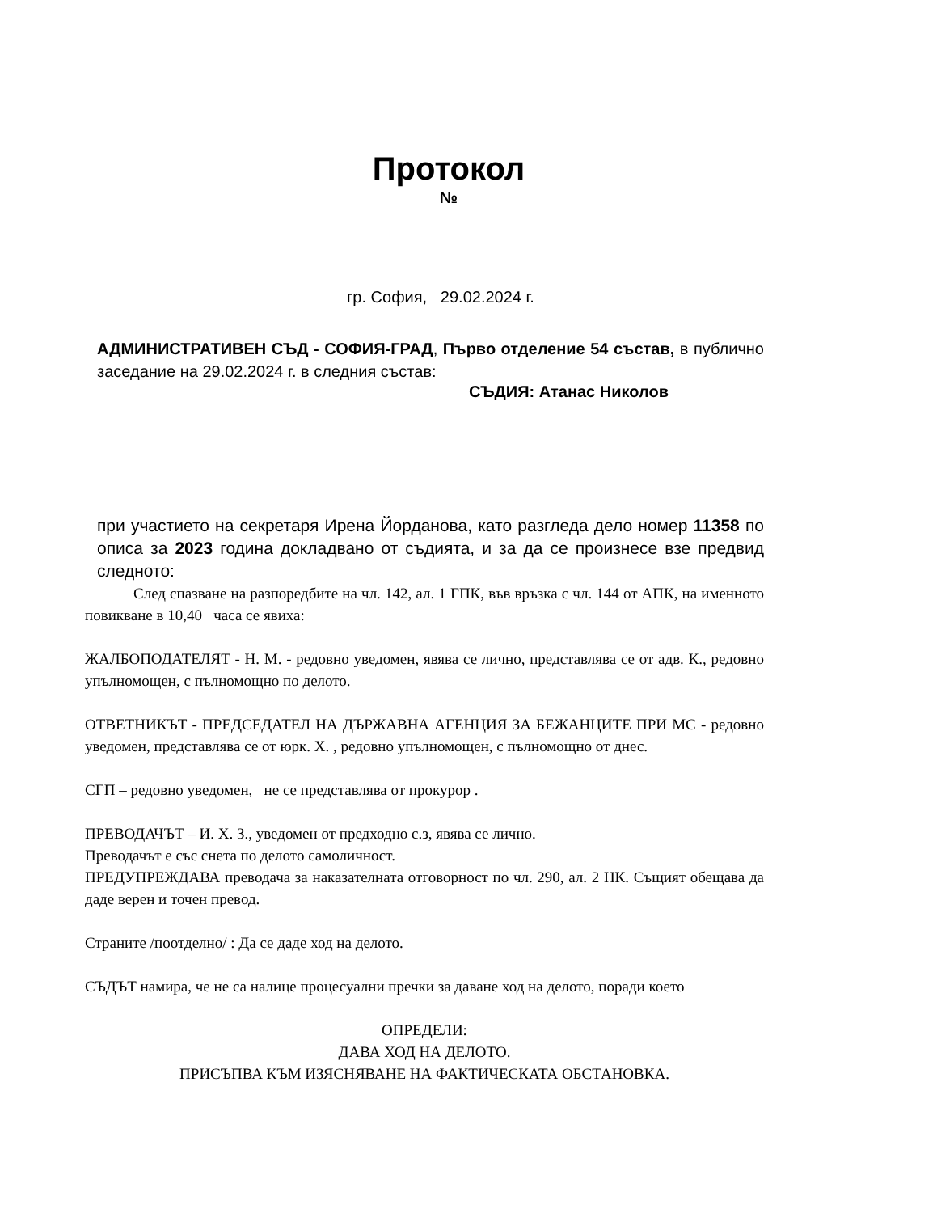Протокол
№
гр. София, 29.02.2024 г.
АДМИНИСТРАТИВЕН СЪД - СОФИЯ-ГРАД, Първо отделение 54 състав, в публично заседание на 29.02.2024 г. в следния състав:
СЪДИЯ: Атанас Николов
при участието на секретаря Ирена Йорданова, като разгледа дело номер 11358 по описа за 2023 година докладвано от съдията, и за да се произнесе взе предвид следното:
След спазване на разпоредбите на чл. 142, ал. 1 ГПК, във връзка с чл. 144 от АПК, на именното повикване в 10,40 часа се явиха:
ЖАЛБОПОДАТЕЛЯТ - Н. М. - редовно уведомен, явява се лично, представлява се от адв. К., редовно упълномощен, с пълномощно по делото.
ОТВЕТНИКЪТ - ПРЕДСЕДАТЕЛ НА ДЪРЖАВНА АГЕНЦИЯ ЗА БЕЖАНЦИТЕ ПРИ МС - редовно уведомен, представлява се от юрк. Х. , редовно упълномощен, с пълномощно от днес.
СГП – редовно уведомен, не се представлява от прокурор .
ПРЕВОДАЧЪТ – И. Х. З., уведомен от предходно с.з, явява се лично.
Преводачът е със снета по делото самоличност.
ПРЕДУПРЕЖДАВА преводача за наказателната отговорност по чл. 290, ал. 2 НК. Същият обещава да даде верен и точен превод.
Страните /поотделно/ : Да се даде ход на делото.
СЪДЪТ намира, че не са налице процесуални пречки за даване ход на делото, поради което
ОПРЕДЕЛИ:
ДАВА ХОД НА ДЕЛОТО.
ПРИСЪПВА КЪМ ИЗЯСНЯВАНЕ НА ФАКТИЧЕСКАТА ОБСТАНОВКА.